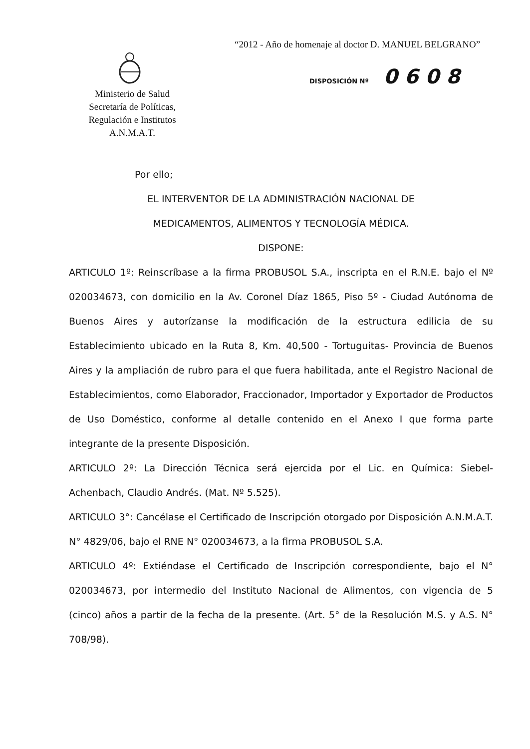“2012 - Año de homenaje al doctor D. MANUEL BELGRANO”
Ministerio de Salud
Secretaría de Políticas,
Regulación e Institutos
A.N.M.A.T.
DISPOSICIÓN Nº 0 6 0 8
Por ello;
EL INTERVENTOR DE LA ADMINISTRACIÓN NACIONAL DE
MEDICAMENTOS, ALIMENTOS Y TECNOLOGÍA MÉDICA.
DISPONE:
ARTICULO 1º: Reinscríbase a la firma PROBUSOL S.A., inscripta en el R.N.E. bajo el Nº 020034673, con domicilio en la Av. Coronel Díaz 1865, Piso 5º - Ciudad Autónoma de Buenos Aires y autorízanse la modificación de la estructura edilicia de su Establecimiento ubicado en la Ruta 8, Km. 40,500 - Tortuguitas- Provincia de Buenos Aires y la ampliación de rubro para el que fuera habilitada, ante el Registro Nacional de Establecimientos, como Elaborador, Fraccionador, Importador y Exportador de Productos de Uso Doméstico, conforme al detalle contenido en el Anexo I que forma parte integrante de la presente Disposición.
ARTICULO 2º: La Dirección Técnica será ejercida por el Lic. en Química: Siebel-Achenbach, Claudio Andrés. (Mat. Nº 5.525).
ARTICULO 3°: Cancélase el Certificado de Inscripción otorgado por Disposición A.N.M.A.T. N° 4829/06, bajo el RNE N° 020034673, a la firma PROBUSOL S.A.
ARTICULO 4º: Extiéndase el Certificado de Inscripción correspondiente, bajo el N° 020034673, por intermedio del Instituto Nacional de Alimentos, con vigencia de 5 (cinco) años a partir de la fecha de la presente. (Art. 5° de la Resolución M.S. y A.S. N° 708/98).